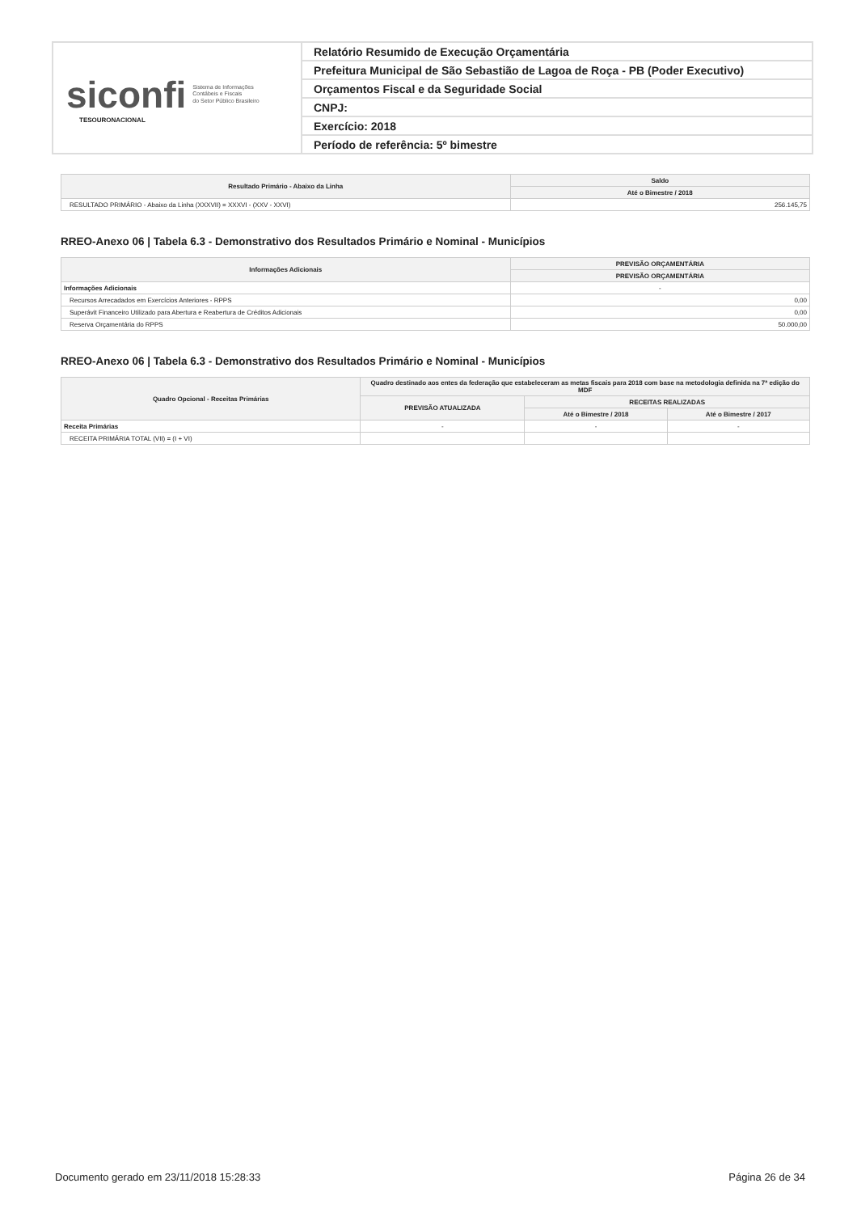siconfi Sistema de Informações
Contábeis e Fiscais
do Setor Público Brasileiro
TESOURONACIONAL
Relatório Resumido de Execução Orçamentária
Prefeitura Municipal de São Sebastião de Lagoa de Roça - PB (Poder Executivo)
Orçamentos Fiscal e da Seguridade Social
CNPJ:
Exercício: 2018
Período de referência: 5º bimestre
| Resultado Primário - Abaixo da Linha | Saldo |
| --- | --- |
| | Até o Bimestre / 2018 |
| RESULTADO PRIMÁRIO - Abaixo da Linha (XXXVII) = XXXVI - (XXV - XXVI) | 256.145,75 |
RREO-Anexo 06 | Tabela 6.3 - Demonstrativo dos Resultados Primário e Nominal - Municípios
| Informações Adicionais | PREVISÃO ORÇAMENTÁRIA |
| --- | --- |
| | PREVISÃO ORÇAMENTÁRIA |
| Informações Adicionais | - |
| Recursos Arrecadados em Exercícios Anteriores - RPPS | 0,00 |
| Superávit Financeiro Utilizado para Abertura e Reabertura de Créditos Adicionais | 0,00 |
| Reserva Orçamentária do RPPS | 50.000,00 |
RREO-Anexo 06 | Tabela 6.3 - Demonstrativo dos Resultados Primário e Nominal - Municípios
| Quadro Opcional - Receitas Primárias | Quadro destinado aos entes da federação que estabeleceram as metas fiscais para 2018 com base na metodologia definida na 7ª edição do MDF | | |
| --- | --- | --- | --- |
| | PREVISÃO ATUALIZADA | RECEITAS REALIZADAS | |
| | | Até o Bimestre / 2018 | Até o Bimestre / 2017 |
| Receita Primárias | - | - | - |
| RECEITA PRIMÁRIA TOTAL (VII) = (I + VI) | | | |
Documento gerado em 23/11/2018 15:28:33 Página 26 de 34